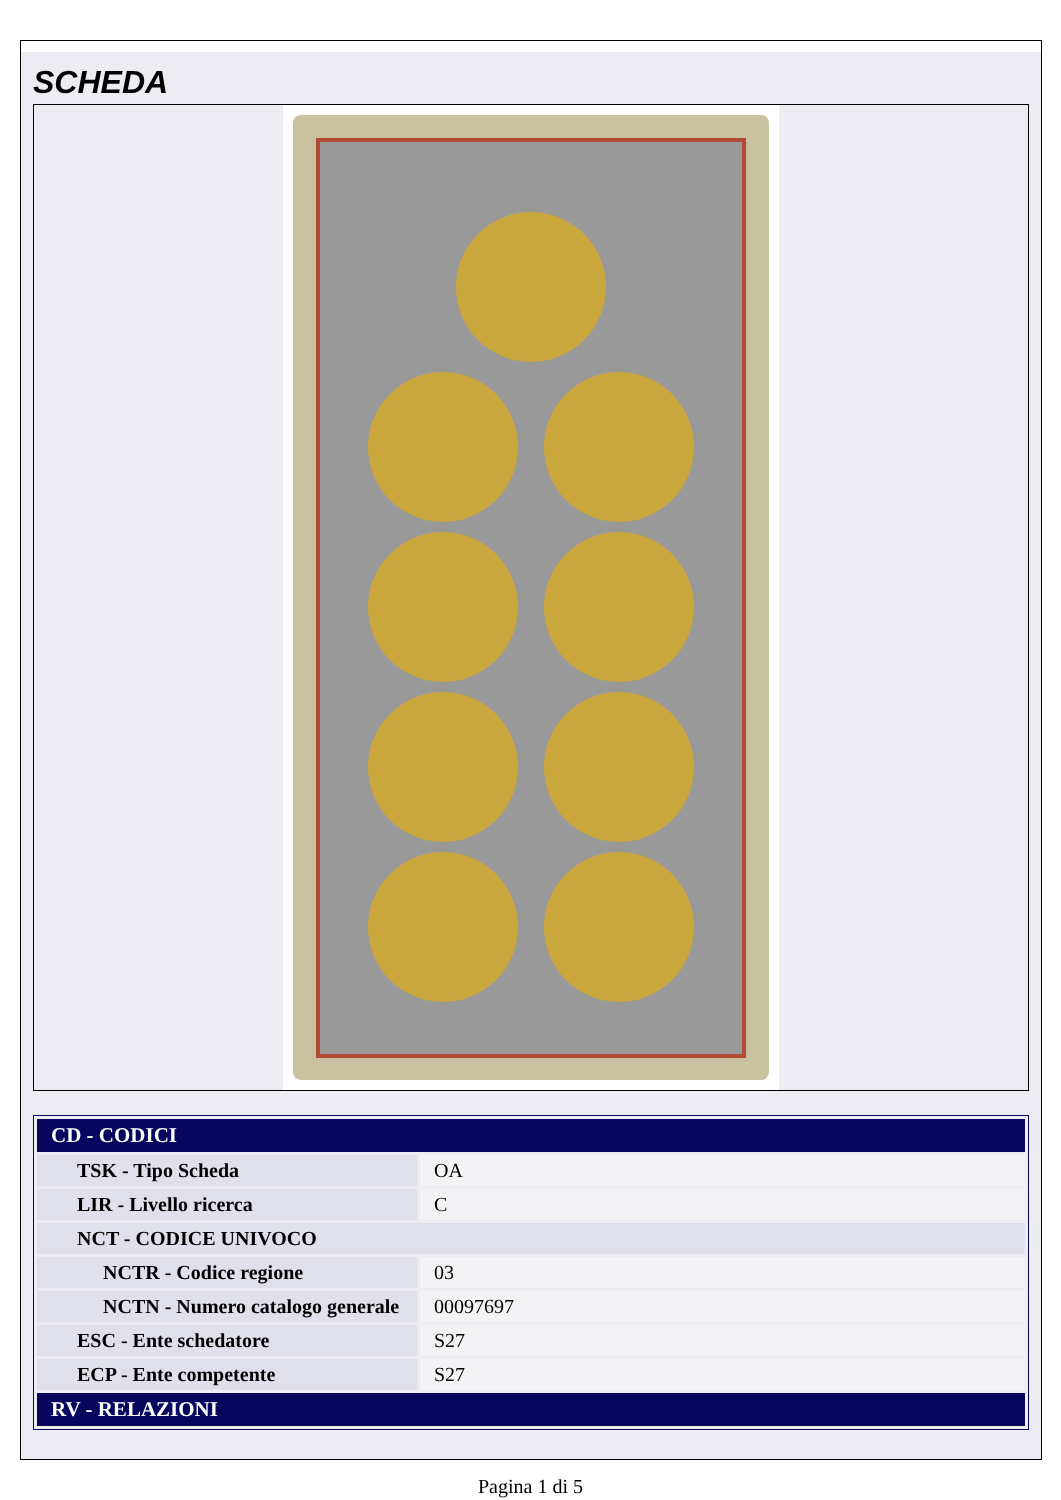SCHEDA
| CD - CODICI | |
| --- | --- |
| TSK - Tipo Scheda | OA |
| LIR - Livello ricerca | C |
| NCT - CODICE UNIVOCO | |
| NCTR - Codice regione | 03 |
| NCTN - Numero catalogo generale | 00097697 |
| ESC - Ente schedatore | S27 |
| ECP - Ente competente | S27 |
| RV - RELAZIONI | |
Pagina 1 di 5